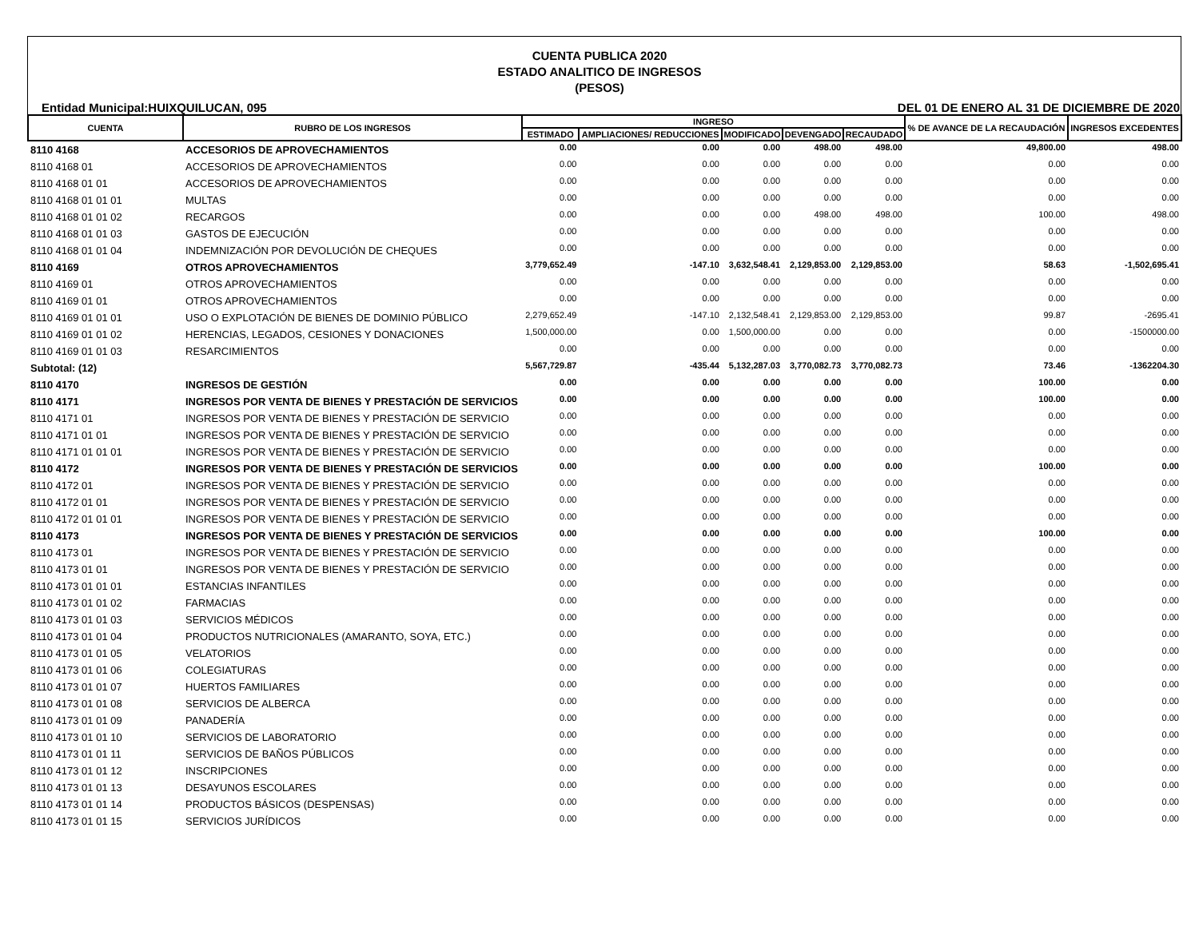CUENTA PUBLICA 2020
ESTADO ANALITICO DE INGRESOS
(PESOS)
Entidad Municipal:HUIXQUILUCAN, 095 DEL 01 DE ENERO AL 31 DE DICIEMBRE DE 2020
| CUENTA | RUBRO DE LOS INGRESOS | INGRESO | | | | | % DE AVANCE DE LA RECAUDACIÓN | INGRESOS EXCEDENTES |
| --- | --- | --- | --- | --- | --- | --- | --- | --- |
| | | ESTIMADO | AMPLIACIONES/ REDUCCIONES | MODIFICADO | DEVENGADO | RECAUDADO | | |
| 8110 4168 | ACCESORIOS DE APROVECHAMIENTOS | 0.00 | 0.00 | 0.00 | 498.00 | 498.00 | 49,800.00 | 498.00 |
| 8110 4168 01 | ACCESORIOS DE APROVECHAMIENTOS | 0.00 | 0.00 | 0.00 | 0.00 | 0.00 | 0.00 | 0.00 |
| 8110 4168 01 01 | ACCESORIOS DE APROVECHAMIENTOS | 0.00 | 0.00 | 0.00 | 0.00 | 0.00 | 0.00 | 0.00 |
| 8110 4168 01 01 01 | MULTAS | 0.00 | 0.00 | 0.00 | 0.00 | 0.00 | 0.00 | 0.00 |
| 8110 4168 01 01 02 | RECARGOS | 0.00 | 0.00 | 0.00 | 498.00 | 498.00 | 100.00 | 498.00 |
| 8110 4168 01 01 03 | GASTOS DE EJECUCIÓN | 0.00 | 0.00 | 0.00 | 0.00 | 0.00 | 0.00 | 0.00 |
| 8110 4168 01 01 04 | INDEMNIZACIÓN POR DEVOLUCIÓN DE CHEQUES | 0.00 | 0.00 | 0.00 | 0.00 | 0.00 | 0.00 | 0.00 |
| 8110 4169 | OTROS APROVECHAMIENTOS | 3,779,652.49 | -147.10 | 3,632,548.41 | 2,129,853.00 | 2,129,853.00 | 58.63 | -1,502,695.41 |
| 8110 4169 01 | OTROS APROVECHAMIENTOS | 0.00 | 0.00 | 0.00 | 0.00 | 0.00 | 0.00 | 0.00 |
| 8110 4169 01 01 | OTROS APROVECHAMIENTOS | 0.00 | 0.00 | 0.00 | 0.00 | 0.00 | 0.00 | 0.00 |
| 8110 4169 01 01 01 | USO O EXPLOTACIÓN DE BIENES DE DOMINIO PÚBLICO | 2,279,652.49 | -147.10 | 2,132,548.41 | 2,129,853.00 | 2,129,853.00 | 99.87 | -2695.41 |
| 8110 4169 01 01 02 | HERENCIAS, LEGADOS, CESIONES Y DONACIONES | 1,500,000.00 | 0.00 | 1,500,000.00 | 0.00 | 0.00 | 0.00 | -1500000.00 |
| 8110 4169 01 01 03 | RESARCIMIENTOS | 0.00 | 0.00 | 0.00 | 0.00 | 0.00 | 0.00 | 0.00 |
| Subtotal: (12) | | 5,567,729.87 | -435.44 | 5,132,287.03 | 3,770,082.73 | 3,770,082.73 | 73.46 | -1362204.30 |
| 8110 4170 | INGRESOS DE GESTIÓN | 0.00 | 0.00 | 0.00 | 0.00 | 0.00 | 100.00 | 0.00 |
| 8110 4171 | INGRESOS POR VENTA DE BIENES Y PRESTACIÓN DE SERVICIOS | 0.00 | 0.00 | 0.00 | 0.00 | 0.00 | 100.00 | 0.00 |
| 8110 4171 01 | INGRESOS POR VENTA DE BIENES Y PRESTACIÓN DE SERVICIO | 0.00 | 0.00 | 0.00 | 0.00 | 0.00 | 0.00 | 0.00 |
| 8110 4171 01 01 | INGRESOS POR VENTA DE BIENES Y PRESTACIÓN DE SERVICIO | 0.00 | 0.00 | 0.00 | 0.00 | 0.00 | 0.00 | 0.00 |
| 8110 4171 01 01 01 | INGRESOS POR VENTA DE BIENES Y PRESTACIÓN DE SERVICIO | 0.00 | 0.00 | 0.00 | 0.00 | 0.00 | 0.00 | 0.00 |
| 8110 4172 | INGRESOS POR VENTA DE BIENES Y PRESTACIÓN DE SERVICIOS | 0.00 | 0.00 | 0.00 | 0.00 | 0.00 | 100.00 | 0.00 |
| 8110 4172 01 | INGRESOS POR VENTA DE BIENES Y PRESTACIÓN DE SERVICIO | 0.00 | 0.00 | 0.00 | 0.00 | 0.00 | 0.00 | 0.00 |
| 8110 4172 01 01 | INGRESOS POR VENTA DE BIENES Y PRESTACIÓN DE SERVICIO | 0.00 | 0.00 | 0.00 | 0.00 | 0.00 | 0.00 | 0.00 |
| 8110 4172 01 01 01 | INGRESOS POR VENTA DE BIENES Y PRESTACIÓN DE SERVICIO | 0.00 | 0.00 | 0.00 | 0.00 | 0.00 | 0.00 | 0.00 |
| 8110 4173 | INGRESOS POR VENTA DE BIENES Y PRESTACIÓN DE SERVICIOS | 0.00 | 0.00 | 0.00 | 0.00 | 0.00 | 100.00 | 0.00 |
| 8110 4173 01 | INGRESOS POR VENTA DE BIENES Y PRESTACIÓN DE SERVICIO | 0.00 | 0.00 | 0.00 | 0.00 | 0.00 | 0.00 | 0.00 |
| 8110 4173 01 01 | INGRESOS POR VENTA DE BIENES Y PRESTACIÓN DE SERVICIO | 0.00 | 0.00 | 0.00 | 0.00 | 0.00 | 0.00 | 0.00 |
| 8110 4173 01 01 01 | ESTANCIAS INFANTILES | 0.00 | 0.00 | 0.00 | 0.00 | 0.00 | 0.00 | 0.00 |
| 8110 4173 01 01 02 | FARMACIAS | 0.00 | 0.00 | 0.00 | 0.00 | 0.00 | 0.00 | 0.00 |
| 8110 4173 01 01 03 | SERVICIOS MÉDICOS | 0.00 | 0.00 | 0.00 | 0.00 | 0.00 | 0.00 | 0.00 |
| 8110 4173 01 01 04 | PRODUCTOS NUTRICIONALES (AMARANTO, SOYA, ETC.) | 0.00 | 0.00 | 0.00 | 0.00 | 0.00 | 0.00 | 0.00 |
| 8110 4173 01 01 05 | VELATORIOS | 0.00 | 0.00 | 0.00 | 0.00 | 0.00 | 0.00 | 0.00 |
| 8110 4173 01 01 06 | COLEGIATURAS | 0.00 | 0.00 | 0.00 | 0.00 | 0.00 | 0.00 | 0.00 |
| 8110 4173 01 01 07 | HUERTOS FAMILIARES | 0.00 | 0.00 | 0.00 | 0.00 | 0.00 | 0.00 | 0.00 |
| 8110 4173 01 01 08 | SERVICIOS DE ALBERCA | 0.00 | 0.00 | 0.00 | 0.00 | 0.00 | 0.00 | 0.00 |
| 8110 4173 01 01 09 | PANADERÍA | 0.00 | 0.00 | 0.00 | 0.00 | 0.00 | 0.00 | 0.00 |
| 8110 4173 01 01 10 | SERVICIOS DE LABORATORIO | 0.00 | 0.00 | 0.00 | 0.00 | 0.00 | 0.00 | 0.00 |
| 8110 4173 01 01 11 | SERVICIOS DE BAÑOS PÚBLICOS | 0.00 | 0.00 | 0.00 | 0.00 | 0.00 | 0.00 | 0.00 |
| 8110 4173 01 01 12 | INSCRIPCIONES | 0.00 | 0.00 | 0.00 | 0.00 | 0.00 | 0.00 | 0.00 |
| 8110 4173 01 01 13 | DESAYUNOS ESCOLARES | 0.00 | 0.00 | 0.00 | 0.00 | 0.00 | 0.00 | 0.00 |
| 8110 4173 01 01 14 | PRODUCTOS BÁSICOS (DESPENSAS) | 0.00 | 0.00 | 0.00 | 0.00 | 0.00 | 0.00 | 0.00 |
| 8110 4173 01 01 15 | SERVICIOS JURÍDICOS | 0.00 | 0.00 | 0.00 | 0.00 | 0.00 | 0.00 | 0.00 |